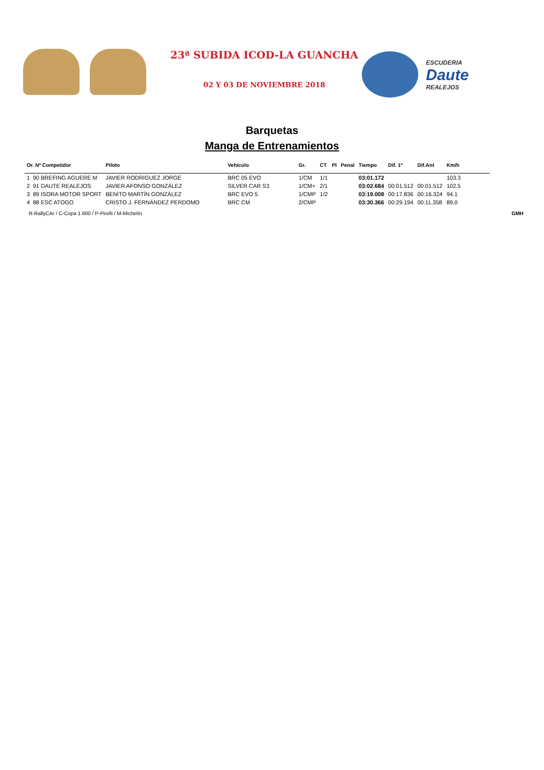23ª SUBIDA ICOD-LA GUANCHA
02 Y 03 DE NOVIEMBRE 2018
ESCUDERIA
Daute
REALEJOS
Barquetas
Manga de Entrenamientos
| Or. Nº Competidor | Piloto | Vehículo | Gr. | CT | PI | Penal | Tiempo | Dif. 1º | Dif.Ant | Km/h |
| --- | --- | --- | --- | --- | --- | --- | --- | --- | --- | --- |
| 1 90 BREFING AGUERE M | JAVIER RODRÍGUEZ JORGE | BRC 05 EVO | 1/CM | 1/1 | | | 03:01.172 | | | 103.3 |
| 2 91 DAUTE REALEJOS | JAVIER AFONSO GONZÁLEZ | SILVER CAR S3 | 1/CM+ | 2/1 | | | 03:02.684 | 00:01.512 | 00:01.512 | 102.5 |
| 3 89 ISORA MOTOR SPORT | BENITO MARTÍN GONZÁLEZ | BRC EVO 5 | 1/CMP | 1/2 | | | 03:19.008 | 00:17.836 | 00:16.324 | 94.1 |
| 4 88 ESC ATOGO | CRISTO J. FERNÁNDEZ PERDOMO | BRC CM | 2/CMP | | | | 03:30.366 | 00:29.194 | 00:11.358 | 89.0 |
R-RallyCAr / C-Copa 1.600 / P-Pirelli / M-Michelín GMH